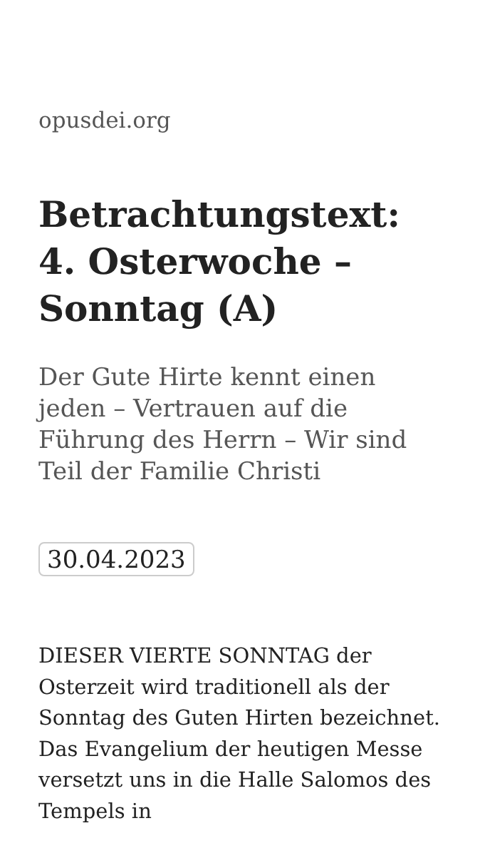opusdei.org
Betrachtungstext: 4. Osterwoche – Sonntag (A)
Der Gute Hirte kennt einen jeden – Vertrauen auf die Führung des Herrn – Wir sind Teil der Familie Christi
30.04.2023
DIESER VIERTE SONNTAG der Osterzeit wird traditionell als der Sonntag des Guten Hirten bezeichnet. Das Evangelium der heutigen Messe versetzt uns in die Halle Salomos des Tempels in